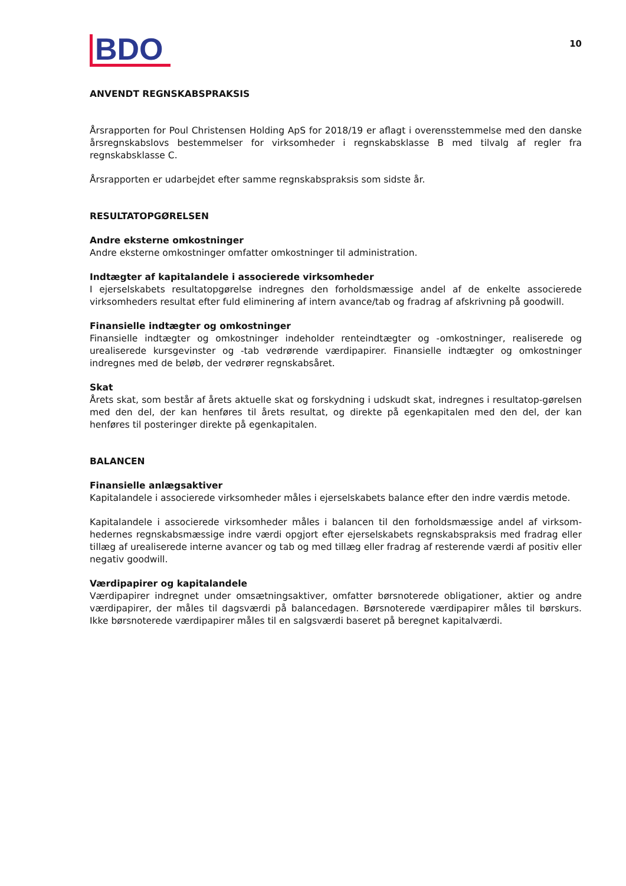BDO
10
ANVENDT REGNSKABSPRAKSIS
Årsrapporten for Poul Christensen Holding ApS for 2018/19 er aflagt i overensstemmelse med den danske årsregnskabslovs bestemmelser for virksomheder i regnskabsklasse B med tilvalg af regler fra regnskabsklasse C.
Årsrapporten er udarbejdet efter samme regnskabspraksis som sidste år.
RESULTATOPGØRELSEN
Andre eksterne omkostninger
Andre eksterne omkostninger omfatter omkostninger til administration.
Indtægter af kapitalandele i associerede virksomheder
I ejerselskabets resultatopgørelse indregnes den forholdsmæssige andel af de enkelte associerede virksomheders resultat efter fuld eliminering af intern avance/tab og fradrag af afskrivning på goodwill.
Finansielle indtægter og omkostninger
Finansielle indtægter og omkostninger indeholder renteindtægter og -omkostninger, realiserede og urealiserede kursgevinster og -tab vedrørende værdipapirer. Finansielle indtægter og omkostninger indregnes med de beløb, der vedrører regnskabsåret.
Skat
Årets skat, som består af årets aktuelle skat og forskydning i udskudt skat, indregnes i resultatop-gørelsen med den del, der kan henføres til årets resultat, og direkte på egenkapitalen med den del, der kan henføres til posteringer direkte på egenkapitalen.
BALANCEN
Finansielle anlægsaktiver
Kapitalandele i associerede virksomheder måles i ejerselskabets balance efter den indre værdis metode.
Kapitalandele i associerede virksomheder måles i balancen til den forholdsmæssige andel af virksom-hedernes regnskabsmæssige indre værdi opgjort efter ejerselskabets regnskabspraksis med fradrag eller tillæg af urealiserede interne avancer og tab og med tillæg eller fradrag af resterende værdi af positiv eller negativ goodwill.
Værdipapirer og kapitalandele
Værdipapirer indregnet under omsætningsaktiver, omfatter børsnoterede obligationer, aktier og andre værdipapirer, der måles til dagsværdi på balancedagen. Børsnoterede værdipapirer måles til børskurs. Ikke børsnoterede værdipapirer måles til en salgsværdi baseret på beregnet kapitalværdi.